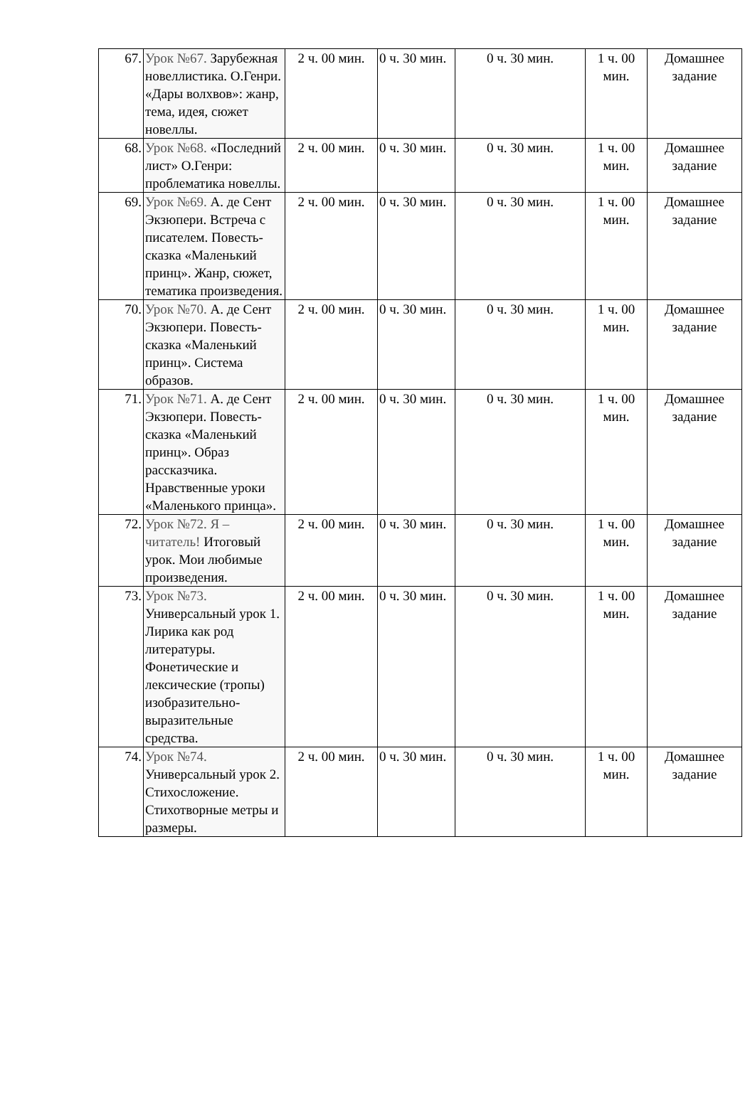| 67. | Урок №67. Зарубежная новеллистика. О.Генри. «Дары волхвов»: жанр, тема, идея, сюжет новеллы. | 2 ч. 00 мин. | 0 ч. 30 мин. | 0 ч. 30 мин. | 1 ч. 00 мин. | Домашнее задание |
| 68. | Урок №68. «Последний лист» О.Генри: проблематика новеллы. | 2 ч. 00 мин. | 0 ч. 30 мин. | 0 ч. 30 мин. | 1 ч. 00 мин. | Домашнее задание |
| 69. | Урок №69. А. де Сент Экзюпери. Встреча с писателем. Повесть-сказка «Маленький принц». Жанр, сюжет, тематика произведения. | 2 ч. 00 мин. | 0 ч. 30 мин. | 0 ч. 30 мин. | 1 ч. 00 мин. | Домашнее задание |
| 70. | Урок №70. А. де Сент Экзюпери. Повесть-сказка «Маленький принц». Система образов. | 2 ч. 00 мин. | 0 ч. 30 мин. | 0 ч. 30 мин. | 1 ч. 00 мин. | Домашнее задание |
| 71. | Урок №71. А. де Сент Экзюпери. Повесть-сказка «Маленький принц». Образ рассказчика. Нравственные уроки «Маленького принца». | 2 ч. 00 мин. | 0 ч. 30 мин. | 0 ч. 30 мин. | 1 ч. 00 мин. | Домашнее задание |
| 72. | Урок №72. Я – читатель! Итоговый урок. Мои любимые произведения. | 2 ч. 00 мин. | 0 ч. 30 мин. | 0 ч. 30 мин. | 1 ч. 00 мин. | Домашнее задание |
| 73. | Урок №73. Универсальный урок 1. Лирика как род литературы. Фонетические и лексические (тропы) изобразительно-выразительные средства. | 2 ч. 00 мин. | 0 ч. 30 мин. | 0 ч. 30 мин. | 1 ч. 00 мин. | Домашнее задание |
| 74. | Урок №74. Универсальный урок 2. Стихосложение. Стихотворные метры и размеры. | 2 ч. 00 мин. | 0 ч. 30 мин. | 0 ч. 30 мин. | 1 ч. 00 мин. | Домашнее задание |